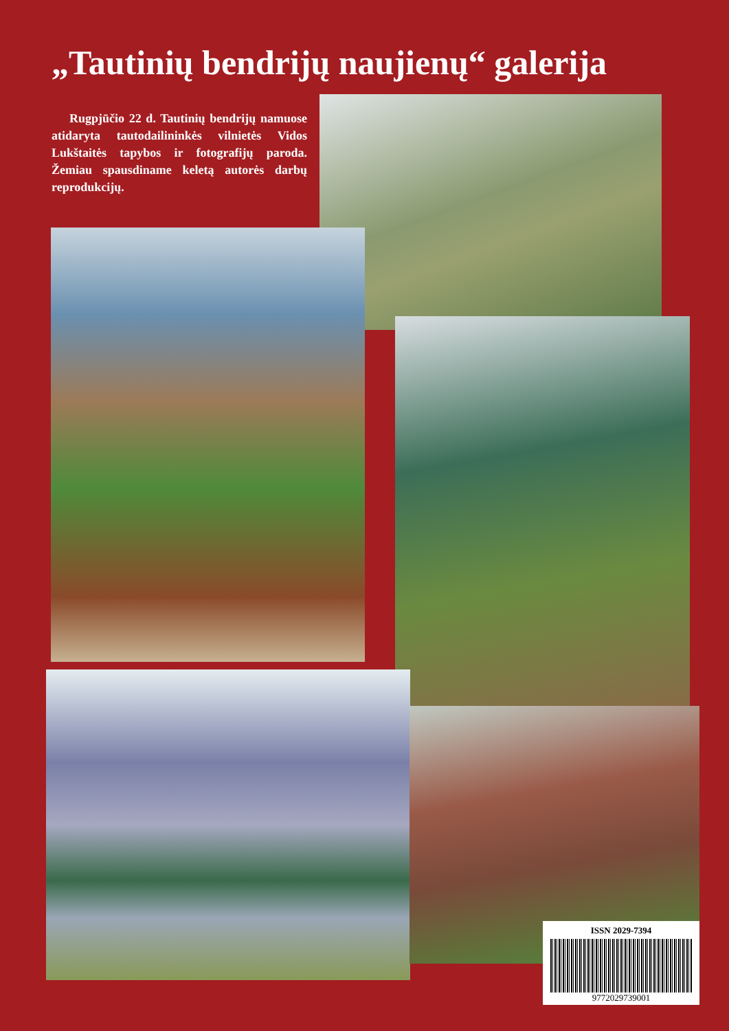„Tautinių bendrijų naujienų“ galerija
Rugpjūčio 22 d. Tautinių bendrijų namuose atidaryta tautodailininkės vilnietės Vidos Lukštaitės tapybos ir fotografijų paroda. Žemiau spausdiname keletą autorės darbų reprodukcijų.
ISSN 2029-7394
9772029739001